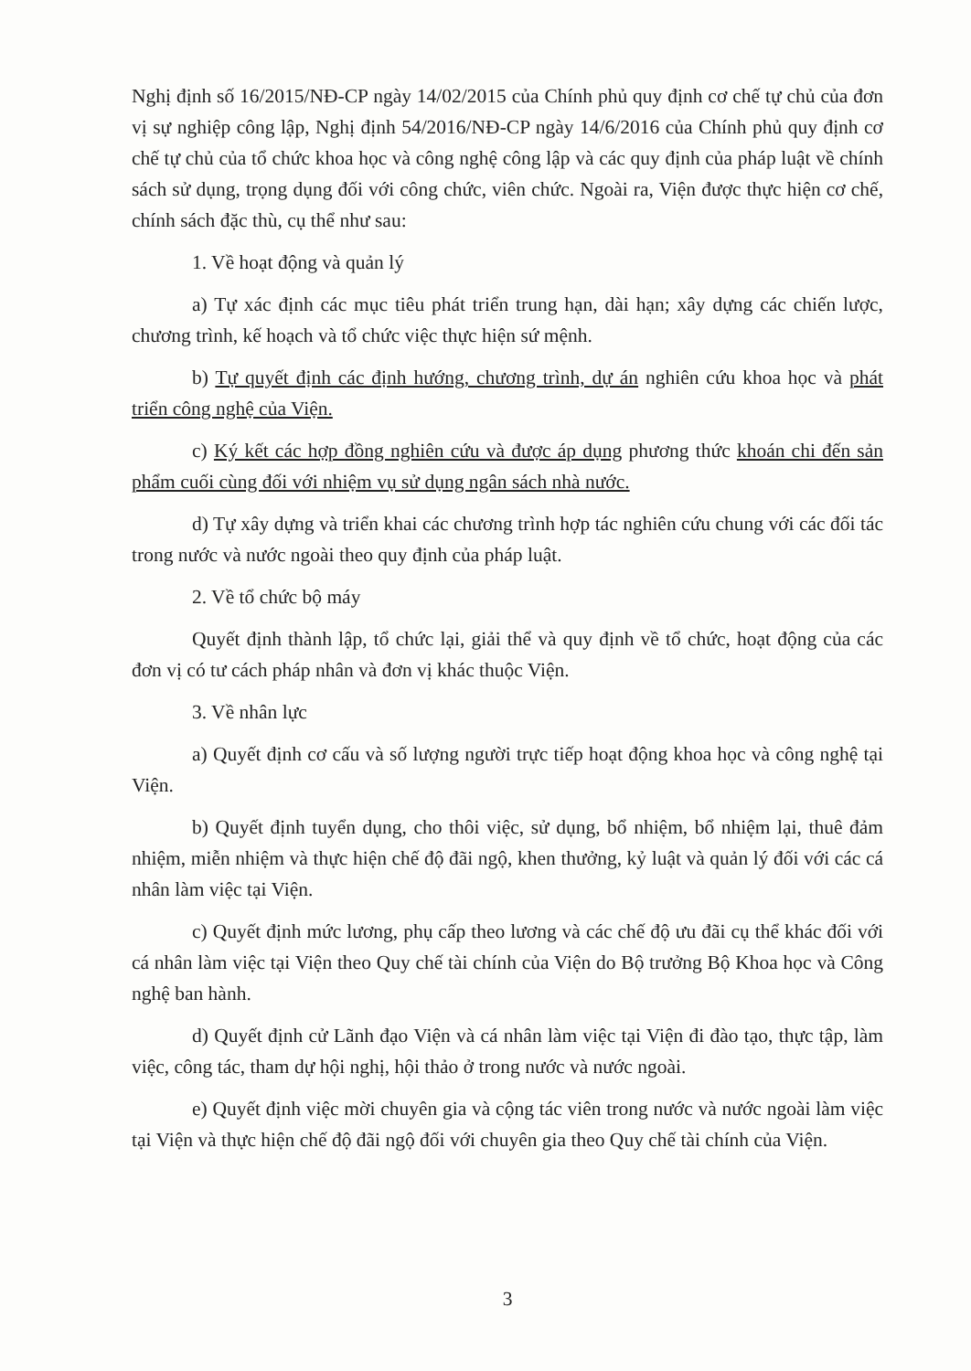Nghị định số 16/2015/NĐ-CP ngày 14/02/2015 của Chính phủ quy định cơ chế tự chủ của đơn vị sự nghiệp công lập, Nghị định 54/2016/NĐ-CP ngày 14/6/2016 của Chính phủ quy định cơ chế tự chủ của tổ chức khoa học và công nghệ công lập và các quy định của pháp luật về chính sách sử dụng, trọng dụng đối với công chức, viên chức. Ngoài ra, Viện được thực hiện cơ chế, chính sách đặc thù, cụ thể như sau:
1. Về hoạt động và quản lý
a) Tự xác định các mục tiêu phát triển trung hạn, dài hạn; xây dựng các chiến lược, chương trình, kế hoạch và tổ chức việc thực hiện sứ mệnh.
b) Tự quyết định các định hướng, chương trình, dự án nghiên cứu khoa học và phát triển công nghệ của Viện.
c) Ký kết các hợp đồng nghiên cứu và được áp dụng phương thức khoán chi đến sản phẩm cuối cùng đối với nhiệm vụ sử dụng ngân sách nhà nước.
d) Tự xây dựng và triển khai các chương trình hợp tác nghiên cứu chung với các đối tác trong nước và nước ngoài theo quy định của pháp luật.
2. Về tổ chức bộ máy
Quyết định thành lập, tổ chức lại, giải thể và quy định về tổ chức, hoạt động của các đơn vị có tư cách pháp nhân và đơn vị khác thuộc Viện.
3. Về nhân lực
a) Quyết định cơ cấu và số lượng người trực tiếp hoạt động khoa học và công nghệ tại Viện.
b) Quyết định tuyển dụng, cho thôi việc, sử dụng, bổ nhiệm, bổ nhiệm lại, thuê đảm nhiệm, miễn nhiệm và thực hiện chế độ đãi ngộ, khen thưởng, kỷ luật và quản lý đối với các cá nhân làm việc tại Viện.
c) Quyết định mức lương, phụ cấp theo lương và các chế độ ưu đãi cụ thể khác đối với cá nhân làm việc tại Viện theo Quy chế tài chính của Viện do Bộ trưởng Bộ Khoa học và Công nghệ ban hành.
d) Quyết định cử Lãnh đạo Viện và cá nhân làm việc tại Viện đi đào tạo, thực tập, làm việc, công tác, tham dự hội nghị, hội thảo ở trong nước và nước ngoài.
e) Quyết định việc mời chuyên gia và cộng tác viên trong nước và nước ngoài làm việc tại Viện và thực hiện chế độ đãi ngộ đối với chuyên gia theo Quy chế tài chính của Viện.
3